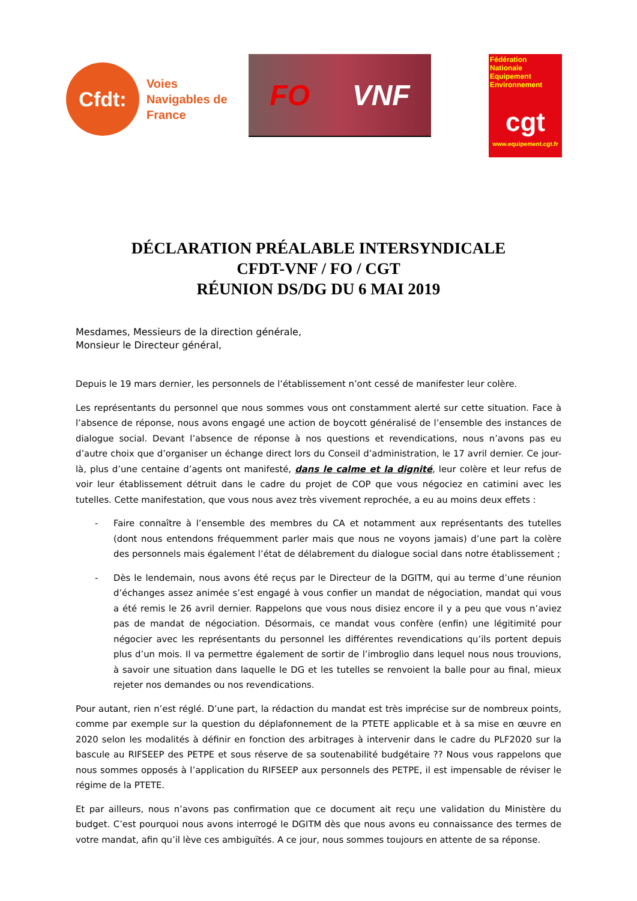Cfdt:
Voies
Navigables de
France
FO VNF
Fédération
Nationale
Equipement
Environnement
cgt
www.equipement.cgt.fr
DÉCLARATION PRÉALABLE INTERSYNDICALE
CFDT-VNF / FO / CGT
RÉUNION DS/DG DU 6 MAI 2019
Mesdames, Messieurs de la direction générale,
Monsieur le Directeur général,
Depuis le 19 mars dernier, les personnels de l’établissement n’ont cessé de manifester leur colère.
Les représentants du personnel que nous sommes vous ont constamment alerté sur cette situation. Face à l’absence de réponse, nous avons engagé une action de boycott généralisé de l’ensemble des instances de dialogue social. Devant l’absence de réponse à nos questions et revendications, nous n’avons pas eu d’autre choix que d’organiser un échange direct lors du Conseil d’administration, le 17 avril dernier. Ce jour-là, plus d’une centaine d’agents ont manifesté, dans le calme et la dignité, leur colère et leur refus de voir leur établissement détruit dans le cadre du projet de COP que vous négociez en catimini avec les tutelles. Cette manifestation, que vous nous avez très vivement reprochée, a eu au moins deux effets :
- Faire connaître à l’ensemble des membres du CA et notamment aux représentants des tutelles (dont nous entendons fréquemment parler mais que nous ne voyons jamais) d’une part la colère des personnels mais également l’état de délabrement du dialogue social dans notre établissement ;
- Dès le lendemain, nous avons été reçus par le Directeur de la DGITM, qui au terme d’une réunion d’échanges assez animée s’est engagé à vous confier un mandat de négociation, mandat qui vous a été remis le 26 avril dernier. Rappelons que vous nous disiez encore il y a peu que vous n’aviez pas de mandat de négociation. Désormais, ce mandat vous confère (enfin) une légitimité pour négocier avec les représentants du personnel les différentes revendications qu’ils portent depuis plus d’un mois. Il va permettre également de sortir de l’imbroglio dans lequel nous nous trouvions, à savoir une situation dans laquelle le DG et les tutelles se renvoient la balle pour au final, mieux rejeter nos demandes ou nos revendications.
Pour autant, rien n’est réglé. D’une part, la rédaction du mandat est très imprécise sur de nombreux points, comme par exemple sur la question du déplafonnement de la PTETE applicable et à sa mise en œuvre en 2020 selon les modalités à définir en fonction des arbitrages à intervenir dans le cadre du PLF2020 sur la bascule au RIFSEEP des PETPE et sous réserve de sa soutenabilité budgétaire ?? Nous vous rappelons que nous sommes opposés à l’application du RIFSEEP aux personnels des PETPE, il est impensable de réviser le régime de la PTETE.
Et par ailleurs, nous n’avons pas confirmation que ce document ait reçu une validation du Ministère du budget. C’est pourquoi nous avons interrogé le DGITM dès que nous avons eu connaissance des termes de votre mandat, afin qu’il lève ces ambiguïtés. A ce jour, nous sommes toujours en attente de sa réponse.